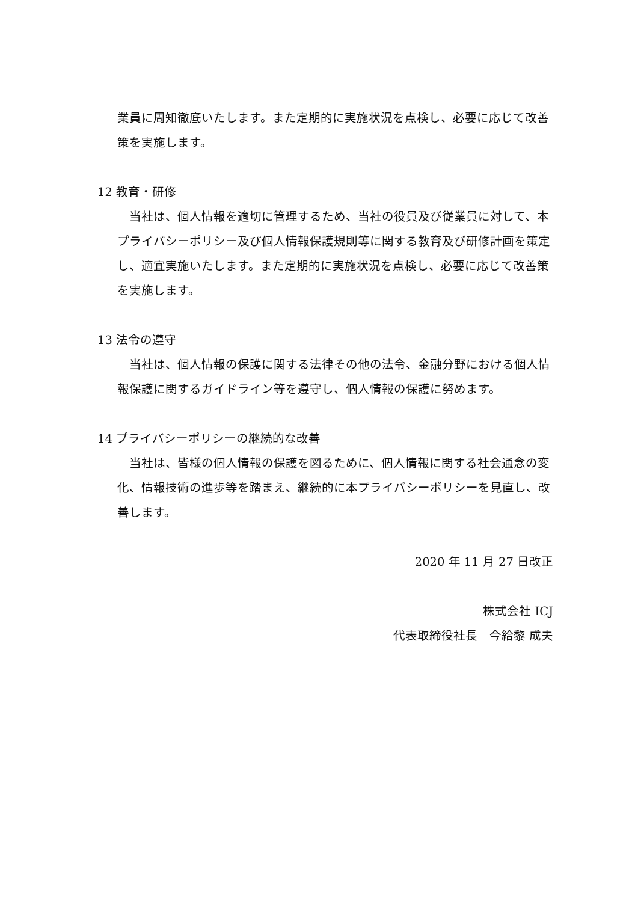業員に周知徹底いたします。また定期的に実施状況を点検し、必要に応じて改善策を実施します。
12 教育・研修
　当社は、個人情報を適切に管理するため、当社の役員及び従業員に対して、本プライバシーポリシー及び個人情報保護規則等に関する教育及び研修計画を策定し、適宜実施いたします。また定期的に実施状況を点検し、必要に応じて改善策を実施します。
13 法令の遵守
　当社は、個人情報の保護に関する法律その他の法令、金融分野における個人情報保護に関するガイドライン等を遵守し、個人情報の保護に努めます。
14 プライバシーポリシーの継続的な改善
　当社は、皆様の個人情報の保護を図るために、個人情報に関する社会通念の変化、情報技術の進歩等を踏まえ、継続的に本プライバシーポリシーを見直し、改善します。
2020 年 11 月 27 日改正
株式会社 ICJ
代表取締役社長　今給黎 成夫